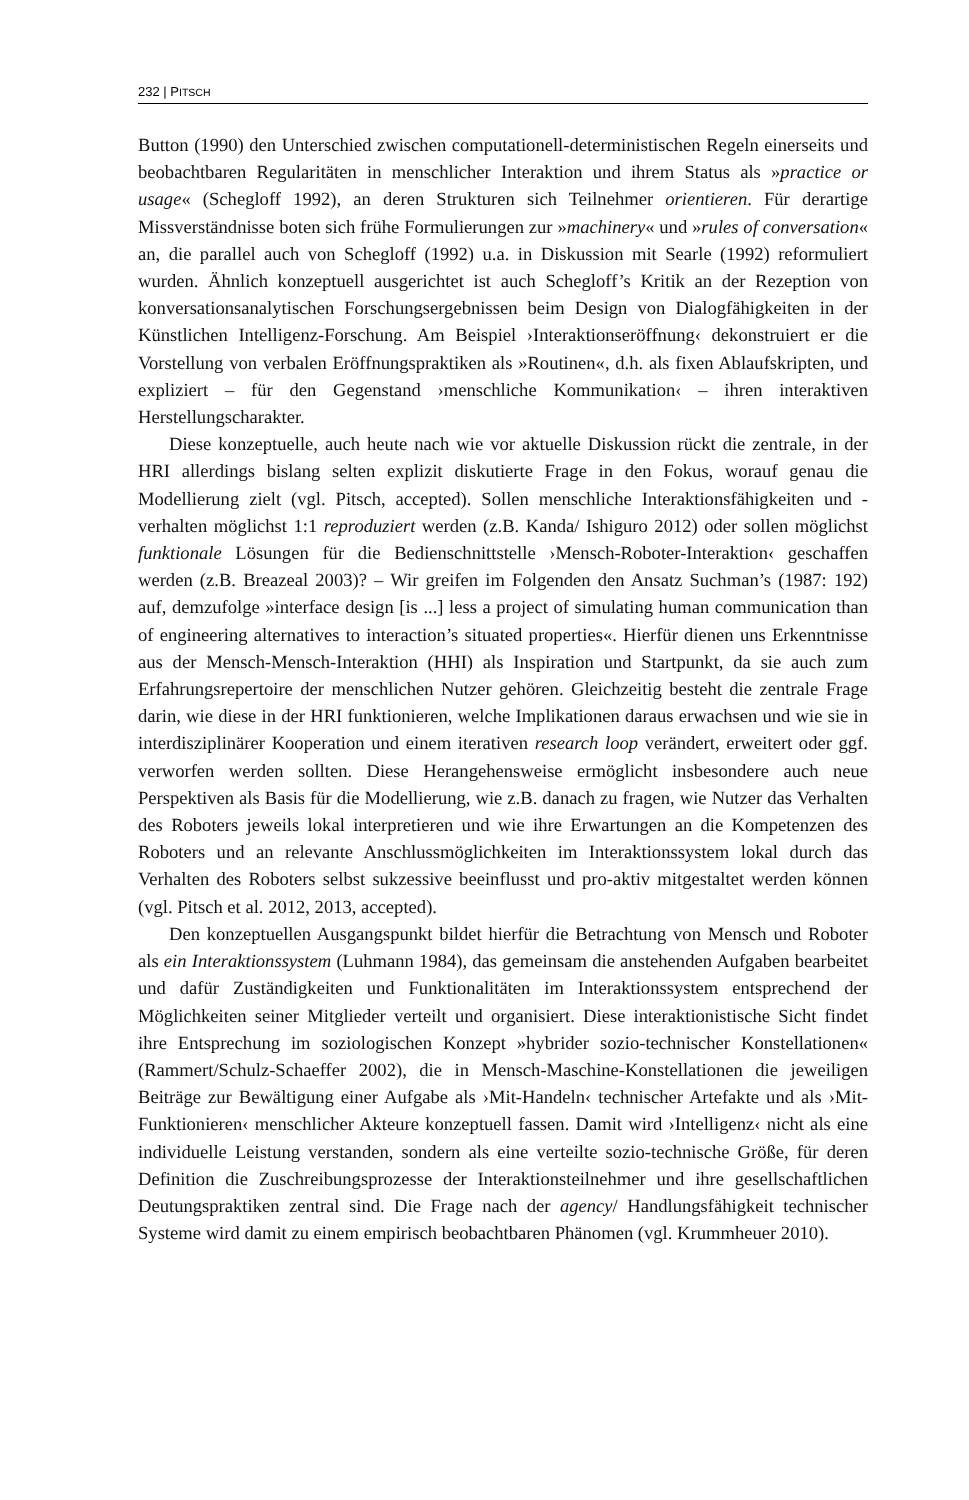232 | PITSCH
Button (1990) den Unterschied zwischen computationell-deterministischen Regeln einerseits und beobachtbaren Regularitäten in menschlicher Interaktion und ihrem Status als »practice or usage« (Schegloff 1992), an deren Strukturen sich Teilnehmer orientieren. Für derartige Missverständnisse boten sich frühe Formulierungen zur »machinery« und »rules of conversation« an, die parallel auch von Schegloff (1992) u.a. in Diskussion mit Searle (1992) reformuliert wurden. Ähnlich konzeptuell ausgerichtet ist auch Schegloff’s Kritik an der Rezeption von konversationsanalytischen Forschungsergebnissen beim Design von Dialogfähigkeiten in der Künstlichen Intelligenz-Forschung. Am Beispiel ›Interaktionseröffnung‹ dekonstruiert er die Vorstellung von verbalen Eröffnungspraktiken als »Routinen«, d.h. als fixen Ablaufskripten, und expliziert – für den Gegenstand ›menschliche Kommunikation‹ – ihren interaktiven Herstellungscharakter.
Diese konzeptuelle, auch heute nach wie vor aktuelle Diskussion rückt die zentrale, in der HRI allerdings bislang selten explizit diskutierte Frage in den Fokus, worauf genau die Modellierung zielt (vgl. Pitsch, accepted). Sollen menschliche Interaktionsfähigkeiten und -verhalten möglichst 1:1 reproduziert werden (z.B. Kanda/ Ishiguro 2012) oder sollen möglichst funktionale Lösungen für die Bedienschnittstelle ›Mensch-Roboter-Interaktion‹ geschaffen werden (z.B. Breazeal 2003)? – Wir greifen im Folgenden den Ansatz Suchman’s (1987: 192) auf, demzufolge »interface design [is ...] less a project of simulating human communication than of engineering alternatives to interaction’s situated properties«. Hierfür dienen uns Erkenntnisse aus der Mensch-Mensch-Interaktion (HHI) als Inspiration und Startpunkt, da sie auch zum Erfahrungsrepertoire der menschlichen Nutzer gehören. Gleichzeitig besteht die zentrale Frage darin, wie diese in der HRI funktionieren, welche Implikationen daraus erwachsen und wie sie in interdisziplinärer Kooperation und einem iterativen research loop verändert, erweitert oder ggf. verworfen werden sollten. Diese Herangehensweise ermöglicht insbesondere auch neue Perspektiven als Basis für die Modellierung, wie z.B. danach zu fragen, wie Nutzer das Verhalten des Roboters jeweils lokal interpretieren und wie ihre Erwartungen an die Kompetenzen des Roboters und an relevante Anschlussmöglichkeiten im Interaktionssystem lokal durch das Verhalten des Roboters selbst sukzessive beeinflusst und pro-aktiv mitgestaltet werden können (vgl. Pitsch et al. 2012, 2013, accepted).
Den konzeptuellen Ausgangspunkt bildet hierfür die Betrachtung von Mensch und Roboter als ein Interaktionssystem (Luhmann 1984), das gemeinsam die anstehenden Aufgaben bearbeitet und dafür Zuständigkeiten und Funktionalitäten im Interaktionssystem entsprechend der Möglichkeiten seiner Mitglieder verteilt und organisiert. Diese interaktionistische Sicht findet ihre Entsprechung im soziologischen Konzept »hybrider sozio-technischer Konstellationen« (Rammert/Schulz-Schaeffer 2002), die in Mensch-Maschine-Konstellationen die jeweiligen Beiträge zur Bewältigung einer Aufgabe als ›Mit-Handeln‹ technischer Artefakte und als ›Mit-Funktionieren‹ menschlicher Akteure konzeptuell fassen. Damit wird ›Intelligenz‹ nicht als eine individuelle Leistung verstanden, sondern als eine verteilte sozio-technische Größe, für deren Definition die Zuschreibungsprozesse der Interaktionsteilnehmer und ihre gesellschaftlichen Deutungspraktiken zentral sind. Die Frage nach der agency/ Handlungsfähigkeit technischer Systeme wird damit zu einem empirisch beobachtbaren Phänomen (vgl. Krummheuer 2010).